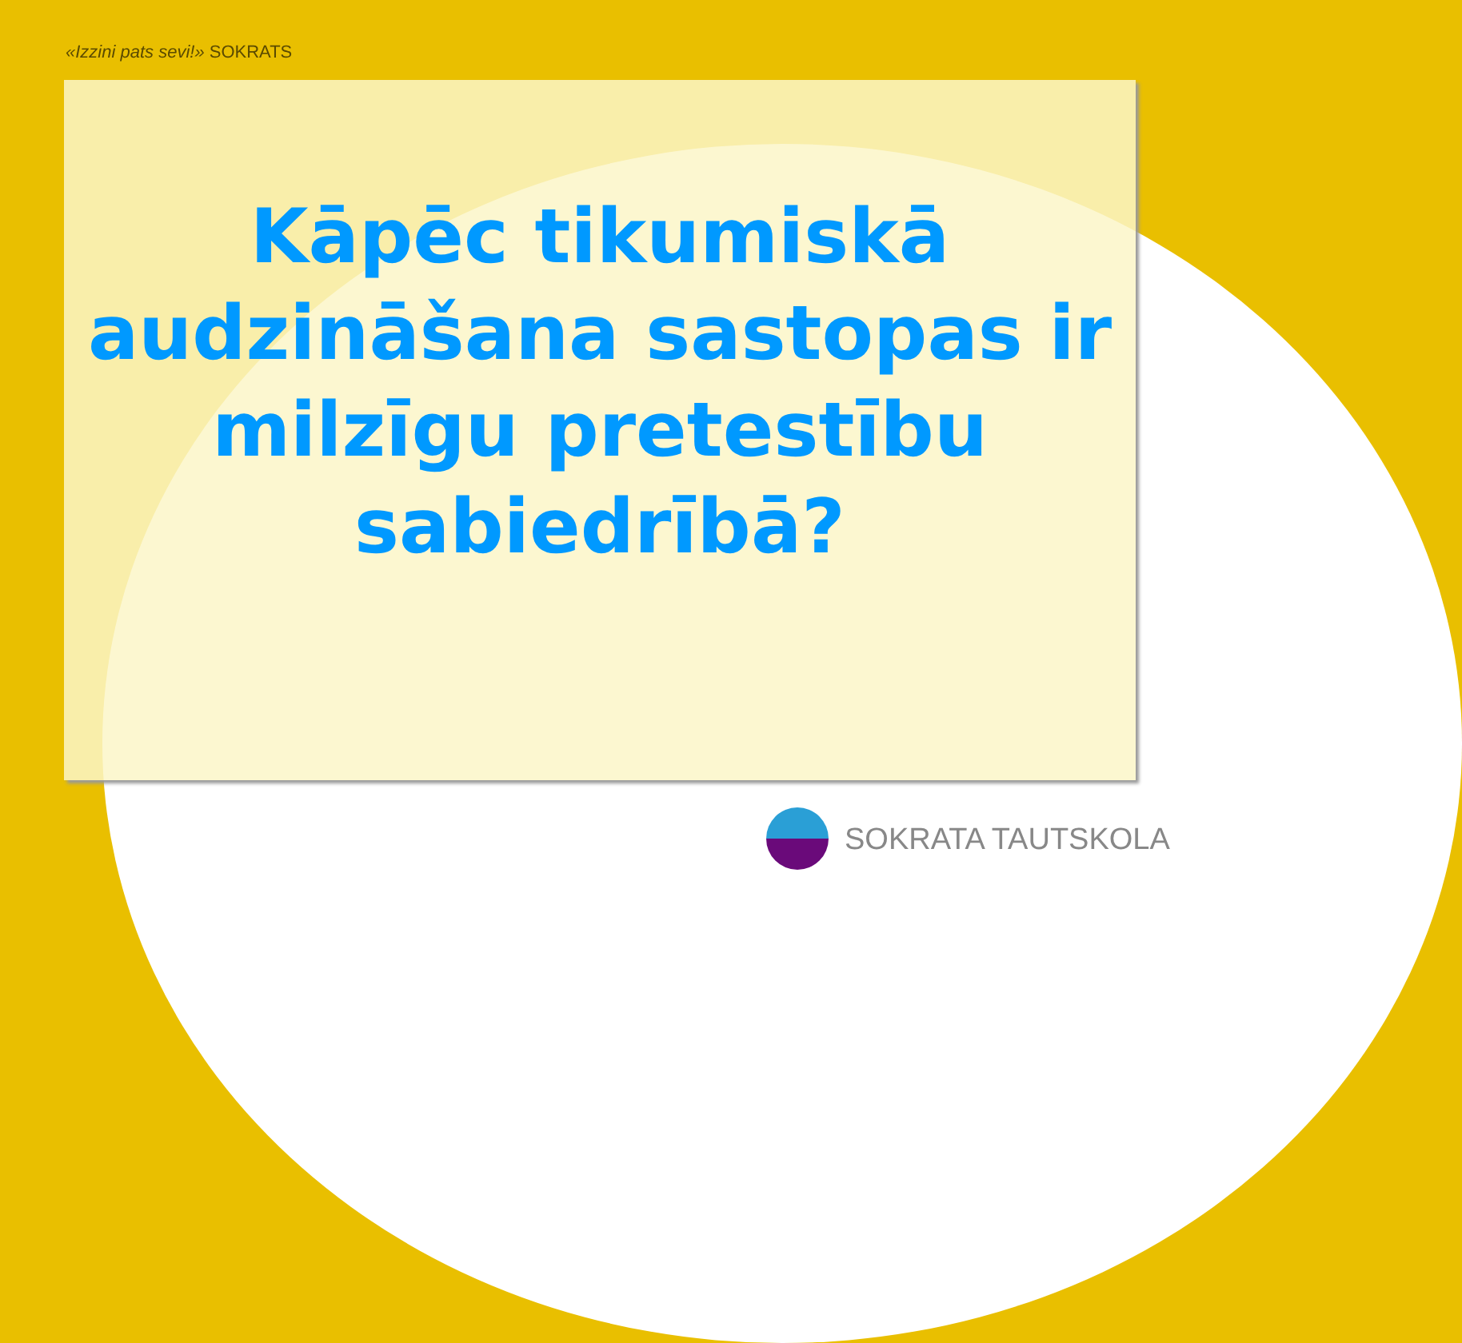«Izzini pats sevi!» SOKRATS
Kāpēc tikumiskā
audzināšana sastopas ir
milzīgu pretestību
sabiedrībā?
SOKRATA TAUTSKOLA